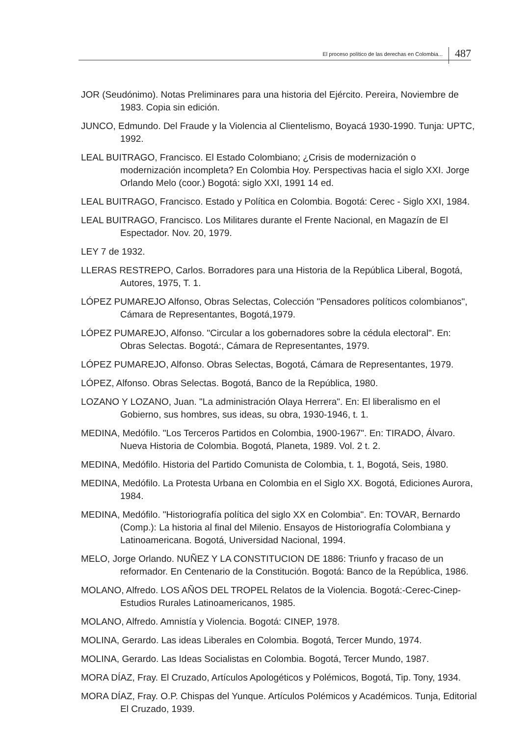El proceso político de las derechas en Colombia... 487
JOR (Seudónimo). Notas Preliminares para una historia del Ejército. Pereira, Noviembre de 1983. Copia sin edición.
JUNCO, Edmundo. Del Fraude y la Violencia al Clientelismo, Boyacá 1930-1990. Tunja: UPTC, 1992.
LEAL BUITRAGO, Francisco. El Estado Colombiano; ¿Crisis de modernización o modernización incompleta? En Colombia Hoy. Perspectivas hacia el siglo XXI. Jorge Orlando Melo (coor.) Bogotá: siglo XXI, 1991 14 ed.
LEAL BUITRAGO, Francisco. Estado y Política en Colombia. Bogotá: Cerec - Siglo XXI, 1984.
LEAL BUITRAGO, Francisco. Los Militares durante el Frente Nacional, en Magazín de El Espectador. Nov. 20, 1979.
LEY 7 de 1932.
LLERAS RESTREPO, Carlos. Borradores para una Historia de la República Liberal, Bogotá, Autores, 1975, T. 1.
LÓPEZ PUMAREJO Alfonso, Obras Selectas, Colección "Pensadores políticos colombianos", Cámara de Representantes, Bogotá,1979.
LÓPEZ PUMAREJO, Alfonso. "Circular a los gobernadores sobre la cédula electoral". En: Obras Selectas. Bogotá:, Cámara de Representantes, 1979.
LÓPEZ PUMAREJO, Alfonso. Obras Selectas, Bogotá, Cámara de Representantes, 1979.
LÓPEZ, Alfonso. Obras Selectas. Bogotá, Banco de la República, 1980.
LOZANO Y LOZANO, Juan. "La administración Olaya Herrera". En: El liberalismo en el Gobierno, sus hombres, sus ideas, su obra, 1930-1946, t. 1.
MEDINA, Medófilo. "Los Terceros Partidos en Colombia, 1900-1967". En: TIRADO, Álvaro. Nueva Historia de Colombia. Bogotá, Planeta, 1989. Vol. 2 t. 2.
MEDINA, Medófilo. Historia del Partido Comunista de Colombia, t. 1, Bogotá, Seis, 1980.
MEDINA, Medófilo. La Protesta Urbana en Colombia en el Siglo XX. Bogotá, Ediciones Aurora, 1984.
MEDINA, Medófilo. "Historiografía política del siglo XX en Colombia". En: TOVAR, Bernardo (Comp.): La historia al final del Milenio. Ensayos de Historiografía Colombiana y Latinoamericana. Bogotá, Universidad Nacional, 1994.
MELO, Jorge Orlando. NUÑEZ Y LA CONSTITUCION DE 1886: Triunfo y fracaso de un reformador. En Centenario de la Constitución. Bogotá: Banco de la República, 1986.
MOLANO, Alfredo. LOS AÑOS DEL TROPEL Relatos de la Violencia. Bogotá:-Cerec-Cinep-Estudios Rurales Latinoamericanos, 1985.
MOLANO, Alfredo. Amnistía y Violencia. Bogotá: CINEP, 1978.
MOLINA, Gerardo. Las ideas Liberales en Colombia. Bogotá, Tercer Mundo, 1974.
MOLINA, Gerardo. Las Ideas Socialistas en Colombia. Bogotá, Tercer Mundo, 1987.
MORA DÍAZ, Fray. El Cruzado, Artículos Apologéticos y Polémicos, Bogotá, Tip. Tony, 1934.
MORA DÍAZ, Fray. O.P. Chispas del Yunque. Artículos Polémicos y Académicos. Tunja, Editorial El Cruzado, 1939.